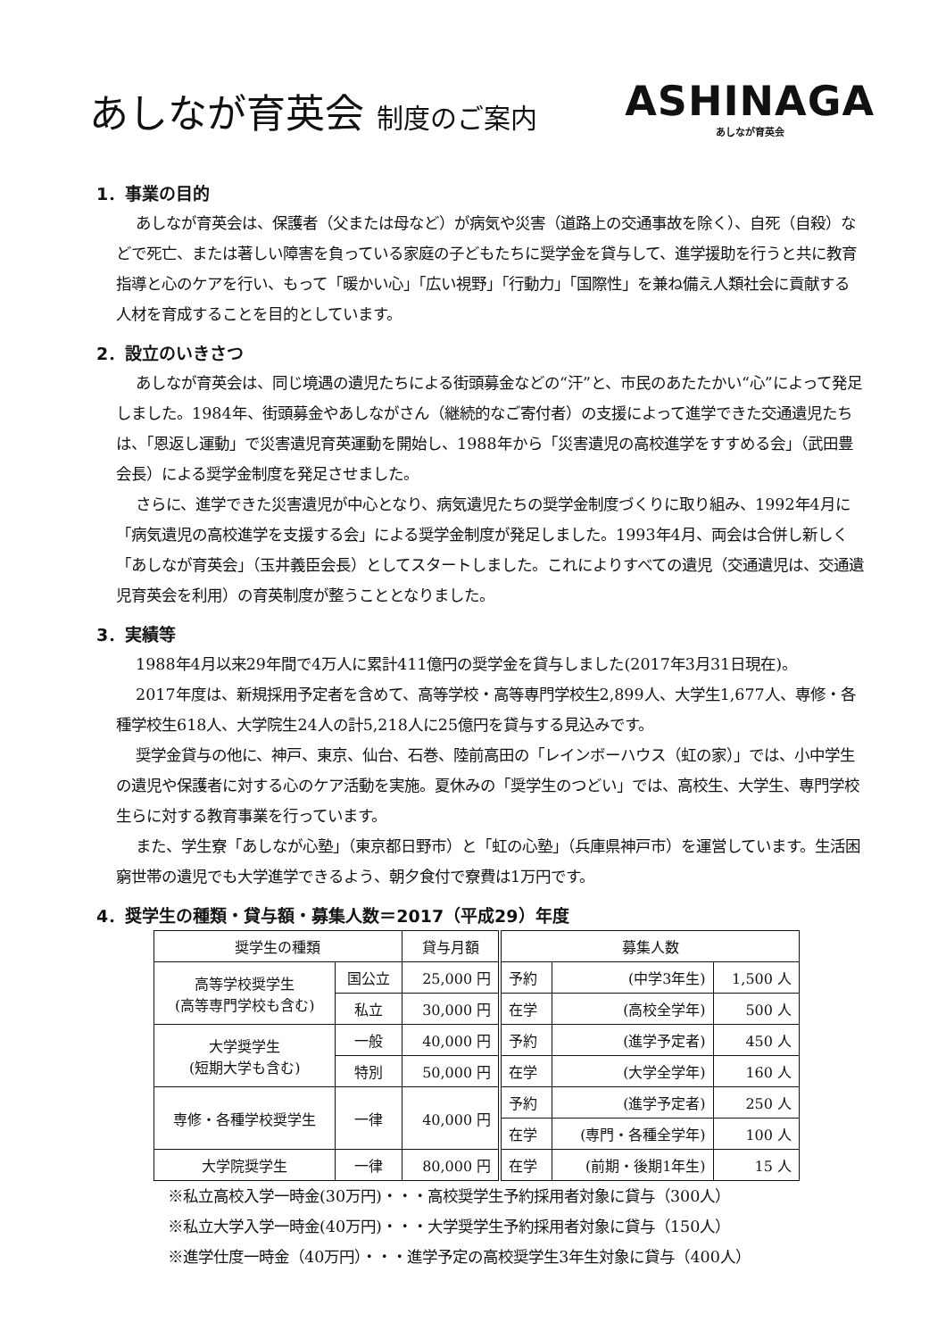あしなが育英会 制度のご案内
ASHINAGA
あしなが育英会
1．事業の目的
あしなが育英会は、保護者（父または母など）が病気や災害（道路上の交通事故を除く）、自死（自殺）などで死亡、または著しい障害を負っている家庭の子どもたちに奨学金を貸与して、進学援助を行うと共に教育指導と心のケアを行い、もって「暖かい心」「広い視野」「行動力」「国際性」を兼ね備え人類社会に貢献する人材を育成することを目的としています。
2．設立のいきさつ
あしなが育英会は、同じ境遇の遺児たちによる街頭募金などの“汗”と、市民のあたたかい“心”によって発足しました。1984年、街頭募金やあしながさん（継続的なご寄付者）の支援によって進学できた交通遺児たちは、「恩返し運動」で災害遺児育英運動を開始し、1988年から「災害遺児の高校進学をすすめる会」（武田豊会長）による奨学金制度を発足させました。
さらに、進学できた災害遺児が中心となり、病気遺児たちの奨学金制度づくりに取り組み、1992年4月に「病気遺児の高校進学を支援する会」による奨学金制度が発足しました。1993年4月、両会は合併し新しく「あしなが育英会」（玉井義臣会長）としてスタートしました。これによりすべての遺児（交通遺児は、交通遺児育英会を利用）の育英制度が整うこととなりました。
3．実績等
1988年4月以来29年間で4万人に累計411億円の奨学金を貸与しました(2017年3月31日現在)。
2017年度は、新規採用予定者を含めて、高等学校・高等専門学校生2,899人、大学生1,677人、専修・各種学校生618人、大学院生24人の計5,218人に25億円を貸与する見込みです。
奨学金貸与の他に、神戸、東京、仙台、石巻、陸前高田の「レインボーハウス（虹の家）」では、小中学生の遺児や保護者に対する心のケア活動を実施。夏休みの「奨学生のつどい」では、高校生、大学生、専門学校生らに対する教育事業を行っています。
また、学生寮「あしなが心塾」（東京都日野市）と「虹の心塾」（兵庫県神戸市）を運営しています。生活困窮世帯の遺児でも大学進学できるよう、朝夕食付で寮費は1万円です。
4．奨学生の種類・貸与額・募集人数＝2017（平成29）年度
| 奨学生の種類 | | 貸与月額 | 募集人数 | | |
| --- | --- | --- | --- | --- | --- |
| 高等学校奨学生 (高等専門学校も含む) | 国公立 | 25,000 円 | 予約 | (中学3年生) | 1,500 人 |
| | 私立 | 30,000 円 | 在学 | (高校全学年) | 500 人 |
| 大学奨学生 (短期大学も含む) | 一般 | 40,000 円 | 予約 | (進学予定者) | 450 人 |
| | 特別 | 50,000 円 | 在学 | (大学全学年) | 160 人 |
| 専修・各種学校奨学生 | 一律 | 40,000 円 | 予約 | (進学予定者) | 250 人 |
| | | | 在学 | (専門・各種全学年) | 100 人 |
| 大学院奨学生 | 一律 | 80,000 円 | 在学 | (前期・後期1年生) | 15 人 |
※私立高校入学一時金(30万円)・・・高校奨学生予約採用者対象に貸与（300人）
※私立大学入学一時金(40万円)・・・大学奨学生予約採用者対象に貸与（150人）
※進学仕度一時金（40万円）・・・進学予定の高校奨学生3年生対象に貸与（400人）